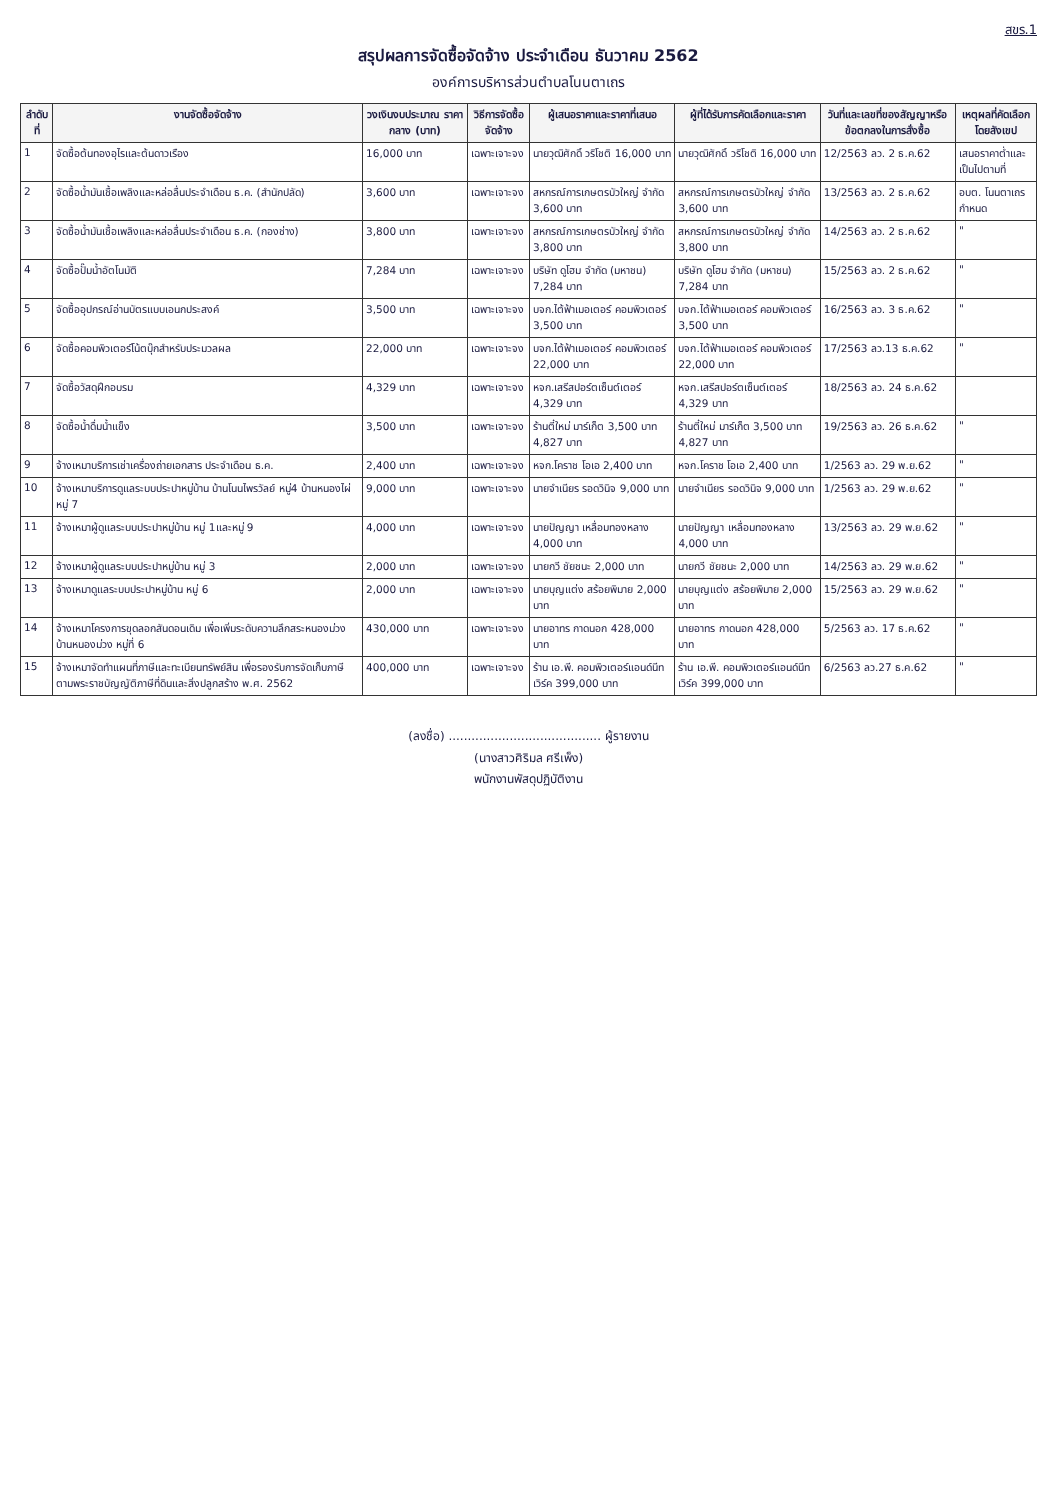สขร.1
สรุปผลการจัดซื้อจัดจ้าง ประจำเดือน ธันวาคม 2562
องค์การบริหารส่วนตำบลโนนตาเถร
| ลำดับที่ | งานจัดซื้อจัดจ้าง | วงเงินงบประมาณ ราคากลาง (บาท) | วิธีการจัดซื้อจัดจ้าง | ผู้เสนอราคาและราคาที่เสนอ | ผู้ที่ได้รับการคัดเลือกและราคา | วันที่และเลขที่ของสัญญาหรือข้อตกลงในการสั่งซื้อ | เหตุผลที่คัดเลือกโดยสังเขป |
| --- | --- | --- | --- | --- | --- | --- | --- |
| 1 | จัดซื้อต้นทองอุไรและต้นดาวเรือง | 16,000 บาท | เฉพาะเจาะจง | นายวุฒิศักดิ์ วริโชติ 16,000 บาท | นายวุฒิศักดิ์ วริโชติ 16,000 บาท | 12/2563 ลว. 2 ธ.ค.62 | เสนอราคาต่ำและเป็นไปตามที่ |
| 2 | จัดซื้อน้ำมันเชื้อเพลิงและหล่อลื่นประจำเดือน ธ.ค. (สำนักปลัด) | 3,600 บาท | เฉพาะเจาะจง | สหกรณ์การเกษตรบัวใหญ่ จำกัด 3,600 บาท | สหกรณ์การเกษตรบัวใหญ่ จำกัด 3,600 บาท | 13/2563 ลว. 2 ธ.ค.62 | อบต. โนนตาเถรกำหนด |
| 3 | จัดซื้อน้ำมันเชื้อเพลิงและหล่อลื่นประจำเดือน ธ.ค. (กองช่าง) | 3,800 บาท | เฉพาะเจาะจง | สหกรณ์การเกษตรบัวใหญ่ จำกัด 3,800 บาท | สหกรณ์การเกษตรบัวใหญ่ จำกัด 3,800 บาท | 14/2563 ลว. 2 ธ.ค.62 | " |
| 4 | จัดซื้อปั๊มน้ำอัตโนมัติ | 7,284 บาท | เฉพาะเจาะจง | บริษัท ดูโฮม จำกัด (มหาชน) 7,284 บาท | บริษัท ดูโฮม จำกัด (มหาชน) 7,284 บาท | 15/2563 ลว. 2 ธ.ค.62 | " |
| 5 | จัดซื้ออุปกรณ์อ่านบัตรแบบเอนกประสงค์ | 3,500 บาท | เฉพาะเจาะจง | บจก.ไต้ฟ้าเมอเตอร์ คอมพิวเตอร์ 3,500 บาท | บจก.ไต้ฟ้าเมอเตอร์ คอมพิวเตอร์ 3,500 บาท | 16/2563 ลว. 3 ธ.ค.62 | " |
| 6 | จัดซื้อคอมพิวเตอร์โน้ตบุ๊กสำหรับประมวลผล | 22,000 บาท | เฉพาะเจาะจง | บจก.ไต้ฟ้าเมอเตอร์ คอมพิวเตอร์ 22,000 บาท | บจก.ไต้ฟ้าเมอเตอร์ คอมพิวเตอร์ 22,000 บาท | 17/2563 ลว.13 ธ.ค.62 | " |
| 7 | จัดซื้อวัสดุฝึกอบรม | 4,329 บาท | เฉพาะเจาะจง | หจก.เสรีสปอร์ตเซ็นต์เตอร์ 4,329 บาท | หจก.เสรีสปอร์ตเซ็นต์เตอร์ 4,329 บาท | 18/2563 ลว. 24 ธ.ค.62 | |
| 8 | จัดซื้อน้ำดื่มน้ำแข็ง | 3,500 บาท | เฉพาะเจาะจง | ร้านตี๋ใหม่ มาร์เก็ต 3,500 บาท 4,827 บาท | ร้านตี๋ใหม่ มาร์เก็ต 3,500 บาท 4,827 บาท | 19/2563 ลว. 26 ธ.ค.62 | " |
| 9 | จ้างเหมาบริการเช่าเครื่องถ่ายเอกสาร ประจำเดือน ธ.ค. | 2,400 บาท | เฉพาะเจาะจง | หจก.โคราช โอเอ 2,400 บาท | หจก.โคราช โอเอ 2,400 บาท | 1/2563 ลว. 29 พ.ย.62 | " |
| 10 | จ้างเหมาบริการดูแลระบบประปาหมู่บ้าน บ้านโนนไพรวัลย์ หมู่4 บ้านหนองไผ่ หมู่ 7 | 9,000 บาท | เฉพาะเจาะจง | นายจำเนียร รอดวินิจ 9,000 บาท | นายจำเนียร รอดวินิจ 9,000 บาท | 1/2563 ลว. 29 พ.ย.62 | " |
| 11 | จ้างเหมาผู้ดูแลระบบประปาหมู่บ้าน หมู่ 1และหมู่ 9 | 4,000 บาท | เฉพาะเจาะจง | นายปัญญา เหลื่อมทองหลาง 4,000 บาท | นายปัญญา เหลื่อมทองหลาง 4,000 บาท | 13/2563 ลว. 29 พ.ย.62 | " |
| 12 | จ้างเหมาผู้ดูแลระบบประปาหมู่บ้าน หมู่ 3 | 2,000 บาท | เฉพาะเจาะจง | นายกวี ชัยชนะ 2,000 บาท | นายกวี ชัยชนะ 2,000 บาท | 14/2563 ลว. 29 พ.ย.62 | " |
| 13 | จ้างเหมาดูแลระบบประปาหมู่บ้าน หมู่ 6 | 2,000 บาท | เฉพาะเจาะจง | นายบุญแต่ง สร้อยพิมาย 2,000 บาท | นายบุญแต่ง สร้อยพิมาย 2,000 บาท | 15/2563 ลว. 29 พ.ย.62 | " |
| 14 | จ้างเหมาโครงการขุดลอกสันดอนเดิม เพื่อเพิ่มระดับความลึกสระหนองม่วง บ้านหนองม่วง หมู่ที่ 6 | 430,000 บาท | เฉพาะเจาะจง | นายอาทร กาดนอก 428,000 บาท | นายอาทร กาดนอก 428,000 บาท | 5/2563 ลว. 17 ธ.ค.62 | " |
| 15 | จ้างเหมาจัดทำแผนที่ภาษีและทะเบียนทรัพย์สิน เพื่อรองรับการจัดเก็บภาษีตามพระราชบัญญัติภาษีที่ดินและสิ่งปลูกสร้าง พ.ศ. 2562 | 400,000 บาท | เฉพาะเจาะจง | ร้าน เอ.พี. คอมพิวเตอร์แอนด์นีทเวิร์ค 399,000 บาท | ร้าน เอ.พี. คอมพิวเตอร์แอนด์นีทเวิร์ค 399,000 บาท | 6/2563 ลว.27 ธ.ค.62 | " |
(ลงชื่อ) ........................................ ผู้รายงาน
(นางสาวศิริมล ศรีเพ็ง)
พนักงานพัสดุปฏิบัติงาน